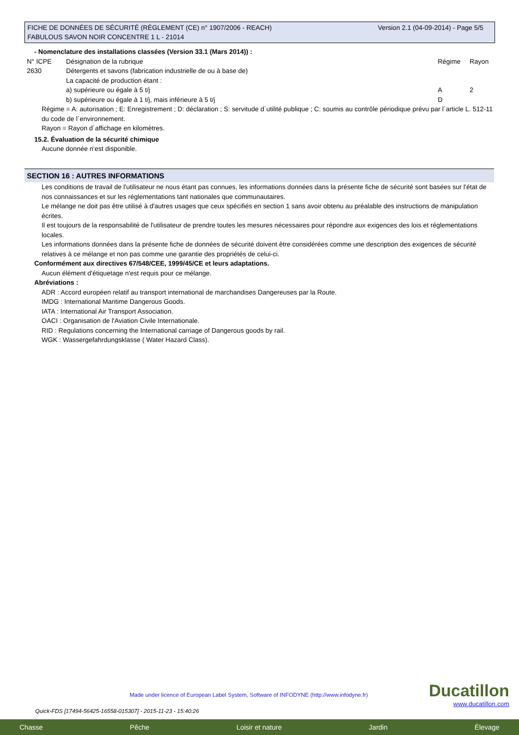Version 2.1 (04-09-2014) - Page 5/5 FICHE DE DONNÉES DE SÉCURITÉ (RÈGLEMENT (CE) n° 1907/2006 - REACH)
FABULOUS SAVON NOIR CONCENTRE 1 L - 21014
- Nomenclature des installations classées (Version 33.1 (Mars 2014)) :
| N° ICPE | Désignation de la rubrique | Régime | Rayon |
| 2630 | Détergents et savons (fabrication industrielle de ou à base de) La capacité de production étant : a) supérieure ou égale à 5 t/j b) supérieure ou égale à 1 t/j, mais inférieure à 5 t/j | A D | 2 |
Régime = A: autorisation ; E: Enregistrement ; D: déclaration ; S: servitude d´utilité publique ; C: soumis au contrôle périodique prévu par l´article L. 512-11 du code de l´environnement.
Rayon = Rayon d´affichage en kilomètres.
15.2. Évaluation de la sécurité chimique
Aucune donnée n'est disponible.
SECTION 16 : AUTRES INFORMATIONS
Les conditions de travail de l'utilisateur ne nous étant pas connues, les informations données dans la présente fiche de sécurité sont basées sur l'état de nos connaissances et sur les réglementations tant nationales que communautaires.
Le mélange ne doit pas être utilisé à d'autres usages que ceux spécifiés en section 1 sans avoir obtenu au préalable des instructions de manipulation écrites.
Il est toujours de la responsabilité de l'utilisateur de prendre toutes les mesures nécessaires pour répondre aux exigences des lois et réglementations locales.
Les informations données dans la présente fiche de données de sécurité doivent être considérées comme une description des exigences de sécurité relatives à ce mélange et non pas comme une garantie des propriétés de celui-ci.
Conformément aux directives 67/548/CEE, 1999/45/CE et leurs adaptations.
Aucun élément d'étiquetage n'est requis pour ce mélange.
Abréviations :
ADR : Accord européen relatif au transport international de marchandises Dangereuses par la Route.
IMDG : International Maritime Dangerous Goods.
IATA : International Air Transport Association.
OACI : Organisation de l'Aviation Civile Internationale.
RID : Regulations concerning the International carriage of Dangerous goods by rail.
WGK : Wassergefahrdungsklasse ( Water Hazard Class).
Made under licence of European Label System, Software of INFODYNE (http://www.infodyne.fr)
Ducatillon
www.ducatillon.com
Quick-FDS [17494-56425-16558-015307] - 2015-11-23 - 15:40:26
Chasse Pêche Loisir et nature Jardin Élevage